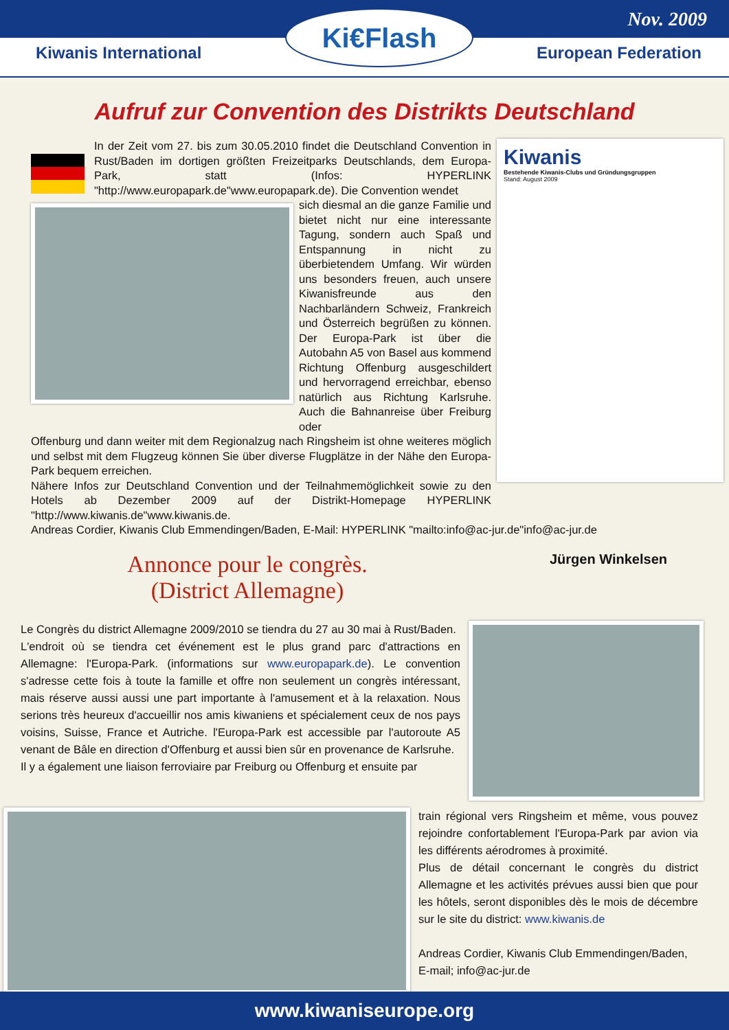Nov. 2009
Kiwanis International European Federation
Ki€Flash
Aufruf zur Convention des Distrikts Deutschland
In der Zeit vom 27. bis zum 30.05.2010 findet die Deutschland Convention in Rust/Baden im dortigen größten Freizeitparks Deutschlands, dem Europa-Park, statt (Infos: HYPERLINK "http://www.europapark.de"www.europapark.de). Die Convention wendet
sich diesmal an die ganze Familie und bietet nicht nur eine interessante Tagung, sondern auch Spaß und Entspannung in nicht zu überbietendem Umfang. Wir würden uns besonders freuen, auch unsere Kiwanisfreunde aus den Nachbarländern Schweiz, Frankreich und Österreich begrüßen zu können. Der Europa-Park ist über die Autobahn A5 von Basel aus kommend Richtung Offenburg ausgeschildert und hervorragend erreichbar, ebenso natürlich aus Richtung Karlsruhe. Auch die Bahnanreise über Freiburg oder
Offenburg und dann weiter mit dem Regionalzug nach Ringsheim ist ohne weiteres möglich und selbst mit dem Flugzeug können Sie über diverse Flugplätze in der Nähe den Europa-Park bequem erreichen.
Nähere Infos zur Deutschland Convention und der Teilnahmemöglichkeit sowie zu den Hotels ab Dezember 2009 auf der Distrikt-Homepage HYPERLINK "http://www.kiwanis.de"www.kiwanis.de.
Kiwanis
Bestehende Kiwanis-Clubs und Gründungsgruppen
Stand: August 2009
Andreas Cordier, Kiwanis Club Emmendingen/Baden, E-Mail: HYPERLINK "mailto:info@ac-jur.de"info@ac-jur.de
Annonce pour le congrès.
(District Allemagne)
Jürgen Winkelsen
Le Congrès du district Allemagne 2009/2010 se tiendra du 27 au 30 mai à Rust/Baden.
L'endroit où se tiendra cet événement est le plus grand parc d'attractions en Allemagne: l'Europa-Park. (informations sur www.europapark.de). Le convention s'adresse cette fois à toute la famille et offre non seulement un congrès intéressant, mais réserve aussi aussi une part importante à l'amusement et à la relaxation. Nous serions très heureux d'accueillir nos amis kiwaniens et spécialement ceux de nos pays voisins, Suisse, France et Autriche. l'Europa-Park est accessible par l'autoroute A5 venant de Bâle en direction d'Offenburg et aussi bien sûr en provenance de Karlsruhe.
Il y a également une liaison ferroviaire par Freiburg ou Offenburg et ensuite par
train régional vers Ringsheim et même, vous pouvez rejoindre confortablement l'Europa-Park par avion via les différents aérodromes à proximité.
Plus de détail concernant le congrès du district Allemagne et les activités prévues aussi bien que pour les hôtels, seront disponibles dès le mois de décembre sur le site du district: www.kiwanis.de
Andreas Cordier, Kiwanis Club Emmendingen/Baden,
E-mail; info@ac-jur.de
www.kiwaniseurope.org